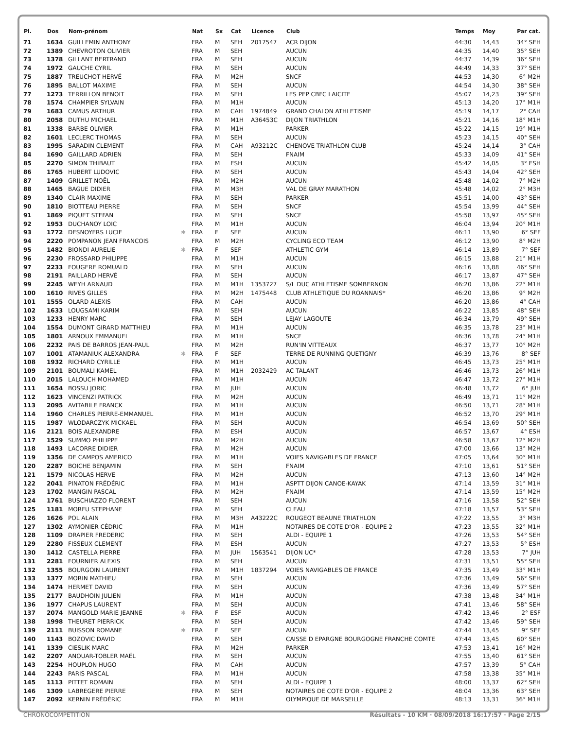| Pl. | Dos | Nom-prénom | | Nat | Sx | Cat | Licence | Club | Temps | Moy | Par cat. |
| --- | --- | --- | --- | --- | --- | --- | --- | --- | --- | --- | --- |
| 71 | 1634 | GUILLEMIN ANTHONY | | FRA | M | SEH | 2017547 | ACR DIJON | 44:30 | 14,43 | 34° SEH |
| 72 | 1389 | CHEVROTON OLIVIER | | FRA | M | SEH | | AUCUN | 44:35 | 14,40 | 35° SEH |
| 73 | 1378 | GILLANT BERTRAND | | FRA | M | SEH | | AUCUN | 44:37 | 14,39 | 36° SEH |
| 74 | 1972 | GAUCHE CYRIL | | FRA | M | SEH | | AUCUN | 44:49 | 14,33 | 37° SEH |
| 75 | 1887 | TREUCHOT HERVÉ | | FRA | M | M2H | | SNCF | 44:53 | 14,30 | 6° M2H |
| 76 | 1895 | BALLOT MAXIME | | FRA | M | SEH | | AUCUN | 44:54 | 14,30 | 38° SEH |
| 77 | 1273 | TERRILLON BENOIT | | FRA | M | SEH | | LES PEP CBFC LAICITE | 45:07 | 14,23 | 39° SEH |
| 78 | 1574 | CHAMPIER SYLVAIN | | FRA | M | M1H | | AUCUN | 45:13 | 14,20 | 17° M1H |
| 79 | 1683 | CAMUS ARTHUR | | FRA | M | CAH | 1974849 | GRAND CHALON ATHLETISME | 45:19 | 14,17 | 2° CAH |
| 80 | 2058 | DUTHU MICHAEL | | FRA | M | M1H | A36453C | DIJON TRIATHLON | 45:21 | 14,16 | 18° M1H |
| 81 | 1338 | BARBE OLIVIER | | FRA | M | M1H | | PARKER | 45:22 | 14,15 | 19° M1H |
| 82 | 1601 | LECLERC THOMAS | | FRA | M | SEH | | AUCUN | 45:23 | 14,15 | 40° SEH |
| 83 | 1995 | SARADIN CLEMENT | | FRA | M | CAH | A93212C | CHENOVE TRIATHLON CLUB | 45:24 | 14,14 | 3° CAH |
| 84 | 1690 | GAILLARD ADRIEN | | FRA | M | SEH | | FNAIM | 45:33 | 14,09 | 41° SEH |
| 85 | 2270 | SIMON THIBAUT | | FRA | M | ESH | | AUCUN | 45:42 | 14,05 | 3° ESH |
| 86 | 1765 | HUBERT LUDOVIC | | FRA | M | SEH | | AUCUN | 45:43 | 14,04 | 42° SEH |
| 87 | 1409 | GRILLET NOËL | | FRA | M | M2H | | AUCUN | 45:48 | 14,02 | 7° M2H |
| 88 | 1465 | BAGUE DIDIER | | FRA | M | M3H | | VAL DE GRAY MARATHON | 45:48 | 14,02 | 2° M3H |
| 89 | 1340 | CLAIR MAXIME | | FRA | M | SEH | | PARKER | 45:51 | 14,00 | 43° SEH |
| 90 | 1810 | BIOTTEAU PIERRE | | FRA | M | SEH | | SNCF | 45:54 | 13,99 | 44° SEH |
| 91 | 1869 | PIQUET STEFAN | | FRA | M | SEH | | SNCF | 45:58 | 13,97 | 45° SEH |
| 92 | 1953 | DUCHANOY LOIC | | FRA | M | M1H | | AUCUN | 46:04 | 13,94 | 20° M1H |
| 93 | 1772 | DESNOYERS LUCIE | ✱ | FRA | F | SEF | | AUCUN | 46:11 | 13,90 | 6° SEF |
| 94 | 2220 | POMPANON JEAN FRANCOIS | | FRA | M | M2H | | CYCLING ECO TEAM | 46:12 | 13,90 | 8° M2H |
| 95 | 1482 | BIONDI AURELIE | ✱ | FRA | F | SEF | | ATHLETIC GYM | 46:14 | 13,89 | 7° SEF |
| 96 | 2230 | FROSSARD PHILIPPE | | FRA | M | M1H | | AUCUN | 46:15 | 13,88 | 21° M1H |
| 97 | 2233 | FOUGERE ROMUALD | | FRA | M | SEH | | AUCUN | 46:16 | 13,88 | 46° SEH |
| 98 | 2191 | PAILLARD HERVÉ | | FRA | M | SEH | | AUCUN | 46:17 | 13,87 | 47° SEH |
| 99 | 2245 | WEYH ARNAUD | | FRA | M | M1H | 1353727 | S/L DUC ATHLETISME SOMBERNON | 46:20 | 13,86 | 22° M1H |
| 100 | 1610 | RIVES GILLES | | FRA | M | M2H | 1475448 | CLUB ATHLETIQUE DU ROANNAIS* | 46:20 | 13,86 | 9° M2H |
| 101 | 1555 | OLARD ALEXIS | | FRA | M | CAH | | AUCUN | 46:20 | 13,86 | 4° CAH |
| 102 | 1633 | LOUGSAMI KARIM | | FRA | M | SEH | | AUCUN | 46:22 | 13,85 | 48° SEH |
| 103 | 1233 | HENRY MARC | | FRA | M | SEH | | LEJAY LAGOUTE | 46:34 | 13,79 | 49° SEH |
| 104 | 1554 | DUMONT GIRARD MATTHIEU | | FRA | M | M1H | | AUCUN | 46:35 | 13,78 | 23° M1H |
| 105 | 1801 | ARNOUX EMMANUEL | | FRA | M | M1H | | SNCF | 46:36 | 13,78 | 24° M1H |
| 106 | 2232 | PAIS DE BARROS JEAN-PAUL | | FRA | M | M2H | | RUN'IN VITTEAUX | 46:37 | 13,77 | 10° M2H |
| 107 | 1001 | ATAMANIUK ALEXANDRA | ✱ | FRA | F | SEF | | TERRE DE RUNNING QUETIGNY | 46:39 | 13,76 | 8° SEF |
| 108 | 1932 | RICHARD CYRILLE | | FRA | M | M1H | | AUCUN | 46:45 | 13,73 | 25° M1H |
| 109 | 2101 | BOUMALI KAMEL | | FRA | M | M1H | 2032429 | AC TALANT | 46:46 | 13,73 | 26° M1H |
| 110 | 2015 | LALOUCH MOHAMED | | FRA | M | M1H | | AUCUN | 46:47 | 13,72 | 27° M1H |
| 111 | 1654 | BOSSU JORIC | | FRA | M | JUH | | AUCUN | 46:48 | 13,72 | 6° JUH |
| 112 | 1623 | VINCENZI PATRICK | | FRA | M | M2H | | AUCUN | 46:49 | 13,71 | 11° M2H |
| 113 | 2095 | AVITABILE FRANCK | | FRA | M | M1H | | AUCUN | 46:50 | 13,71 | 28° M1H |
| 114 | 1960 | CHARLES PIERRE-EMMANUEL | | FRA | M | M1H | | AUCUN | 46:52 | 13,70 | 29° M1H |
| 115 | 1987 | WLODARCZYK MICKAEL | | FRA | M | SEH | | AUCUN | 46:54 | 13,69 | 50° SEH |
| 116 | 2121 | BOIS ALEXANDRE | | FRA | M | ESH | | AUCUN | 46:57 | 13,67 | 4° ESH |
| 117 | 1529 | SUMMO PHILIPPE | | FRA | M | M2H | | AUCUN | 46:58 | 13,67 | 12° M2H |
| 118 | 1493 | LACORRE DIDIER | | FRA | M | M2H | | AUCUN | 47:00 | 13,66 | 13° M2H |
| 119 | 1356 | DE CAMPOS AMERICO | | FRA | M | M1H | | VOIES NAVIGABLES DE FRANCE | 47:05 | 13,64 | 30° M1H |
| 120 | 2287 | BOICHE BENJAMIN | | FRA | M | SEH | | FNAIM | 47:10 | 13,61 | 51° SEH |
| 121 | 1579 | NICOLAS HERVE | | FRA | M | M2H | | AUCUN | 47:13 | 13,60 | 14° M2H |
| 122 | 2041 | PINATON FRÉDÉRIC | | FRA | M | M1H | | ASPTT DIJON CANOE-KAYAK | 47:14 | 13,59 | 31° M1H |
| 123 | 1702 | MANGIN PASCAL | | FRA | M | M2H | | FNAIM | 47:14 | 13,59 | 15° M2H |
| 124 | 1761 | BUSCHIAZZO FLORENT | | FRA | M | SEH | | AUCUN | 47:16 | 13,58 | 52° SEH |
| 125 | 1181 | MORFU STEPHANE | | FRA | M | SEH | | CLEAU | 47:18 | 13,57 | 53° SEH |
| 126 | 1626 | POL ALAIN | | FRA | M | M3H | A43222C | ROUGEOT BEAUNE TRIATHLON | 47:22 | 13,55 | 3° M3H |
| 127 | 1302 | AYMONIER CÉDRIC | | FRA | M | M1H | | NOTAIRES DE COTE D'OR - EQUIPE 2 | 47:23 | 13,55 | 32° M1H |
| 128 | 1109 | DRAPIER FREDERIC | | FRA | M | SEH | | ALDI - EQUIPE 1 | 47:26 | 13,53 | 54° SEH |
| 129 | 2280 | FISSEUX CLEMENT | | FRA | M | ESH | | AUCUN | 47:27 | 13,53 | 5° ESH |
| 130 | 1412 | CASTELLA PIERRE | | FRA | M | JUH | 1563541 | DIJON UC* | 47:28 | 13,53 | 7° JUH |
| 131 | 2281 | FOURNIER ALEXIS | | FRA | M | SEH | | AUCUN | 47:31 | 13,51 | 55° SEH |
| 132 | 1355 | BOURGOIN LAURENT | | FRA | M | M1H | 1837294 | VOIES NAVIGABLES DE FRANCE | 47:35 | 13,49 | 33° M1H |
| 133 | 1377 | MORIN MATHIEU | | FRA | M | SEH | | AUCUN | 47:36 | 13,49 | 56° SEH |
| 134 | 1474 | HERMET DAVID | | FRA | M | SEH | | AUCUN | 47:36 | 13,49 | 57° SEH |
| 135 | 2177 | BAUDHOIN JULIEN | | FRA | M | M1H | | AUCUN | 47:38 | 13,48 | 34° M1H |
| 136 | 1977 | CHAPUS LAURENT | | FRA | M | SEH | | AUCUN | 47:41 | 13,46 | 58° SEH |
| 137 | 2074 | MANGOLD MARIE JEANNE | ✱ | FRA | F | ESF | | AUCUN | 47:42 | 13,46 | 2° ESF |
| 138 | 1998 | THEURET PIERRICK | | FRA | M | SEH | | AUCUN | 47:42 | 13,46 | 59° SEH |
| 139 | 2111 | BUISSON ROMANE | ✱ | FRA | F | SEF | | AUCUN | 47:44 | 13,45 | 9° SEF |
| 140 | 1143 | BOZOVIC DAVID | | FRA | M | SEH | | CAISSE D EPARGNE BOURGOGNE FRANCHE COMTE | 47:44 | 13,45 | 60° SEH |
| 141 | 1339 | CIESLIK MARC | | FRA | M | M2H | | PARKER | 47:53 | 13,41 | 16° M2H |
| 142 | 2207 | ANOUAR-TOBLER MAËL | | FRA | M | SEH | | AUCUN | 47:55 | 13,40 | 61° SEH |
| 143 | 2254 | HOUPLON HUGO | | FRA | M | CAH | | AUCUN | 47:57 | 13,39 | 5° CAH |
| 144 | 2243 | PARIS PASCAL | | FRA | M | M1H | | AUCUN | 47:58 | 13,38 | 35° M1H |
| 145 | 1113 | PITTET ROMAIN | | FRA | M | SEH | | ALDI - EQUIPE 1 | 48:00 | 13,37 | 62° SEH |
| 146 | 1309 | LABREGERE PIERRE | | FRA | M | SEH | | NOTAIRES DE COTE D'OR - EQUIPE 2 | 48:04 | 13,36 | 63° SEH |
| 147 | 2092 | KERNIN FRÉDÉRIC | | FRA | M | M1H | | OLYMPIQUE DE MARSEILLE | 48:13 | 13,31 | 36° M1H |
CHRONOCOMPETITION Résultats - 10 KM · 08/09/2018 16:17:57 · Page 2/15